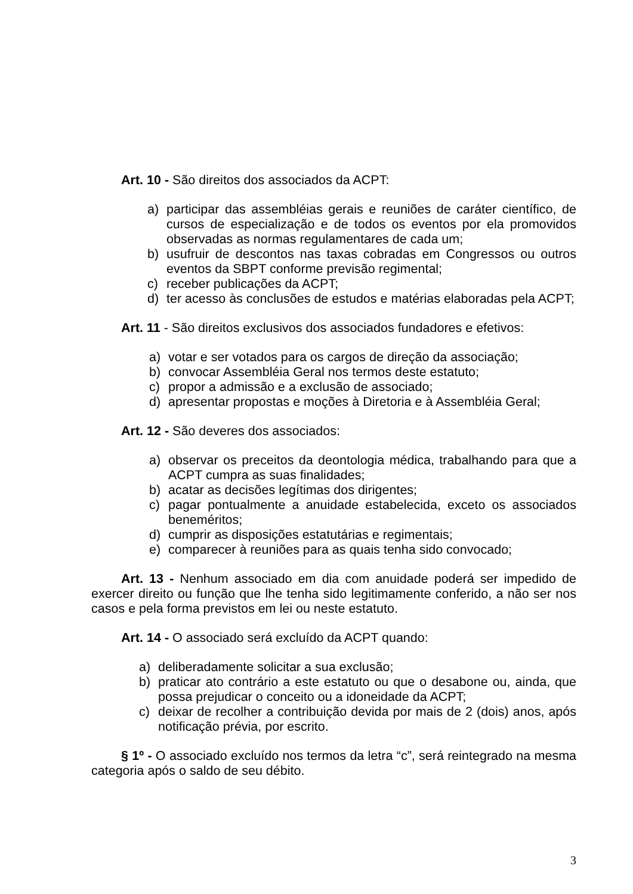Art. 10 - São direitos dos associados da ACPT:
a) participar das assembléias gerais e reuniões de caráter científico, de cursos de especialização e de todos os eventos por ela promovidos observadas as normas regulamentares de cada um;
b) usufruir de descontos nas taxas cobradas em Congressos ou outros eventos da SBPT conforme previsão regimental;
c) receber publicações da ACPT;
d) ter acesso às conclusões de estudos e matérias elaboradas pela ACPT;
Art. 11 - São direitos exclusivos dos associados fundadores e efetivos:
a) votar e ser votados para os cargos de direção da associação;
b) convocar Assembléia Geral nos termos deste estatuto;
c) propor a admissão e a exclusão de associado;
d) apresentar propostas e moções à Diretoria e à Assembléia Geral;
Art. 12 - São deveres dos associados:
a) observar os preceitos da deontologia médica, trabalhando para que a ACPT cumpra as suas finalidades;
b) acatar as decisões legítimas dos dirigentes;
c) pagar pontualmente a anuidade estabelecida, exceto os associados beneméritos;
d) cumprir as disposições estatutárias e regimentais;
e) comparecer à reuniões para as quais tenha sido convocado;
Art. 13 - Nenhum associado em dia com anuidade poderá ser impedido de exercer direito ou função que lhe tenha sido legitimamente conferido, a não ser nos casos e pela forma previstos em lei ou neste estatuto.
Art. 14 - O associado será excluído da ACPT quando:
a) deliberadamente solicitar a sua exclusão;
b) praticar ato contrário a este estatuto ou que o desabone ou, ainda, que possa prejudicar o conceito ou a idoneidade da ACPT;
c) deixar de recolher a contribuição devida por mais de 2 (dois) anos, após notificação prévia, por escrito.
§ 1º - O associado excluído nos termos da letra “c”, será reintegrado na mesma categoria após o saldo de seu débito.
3